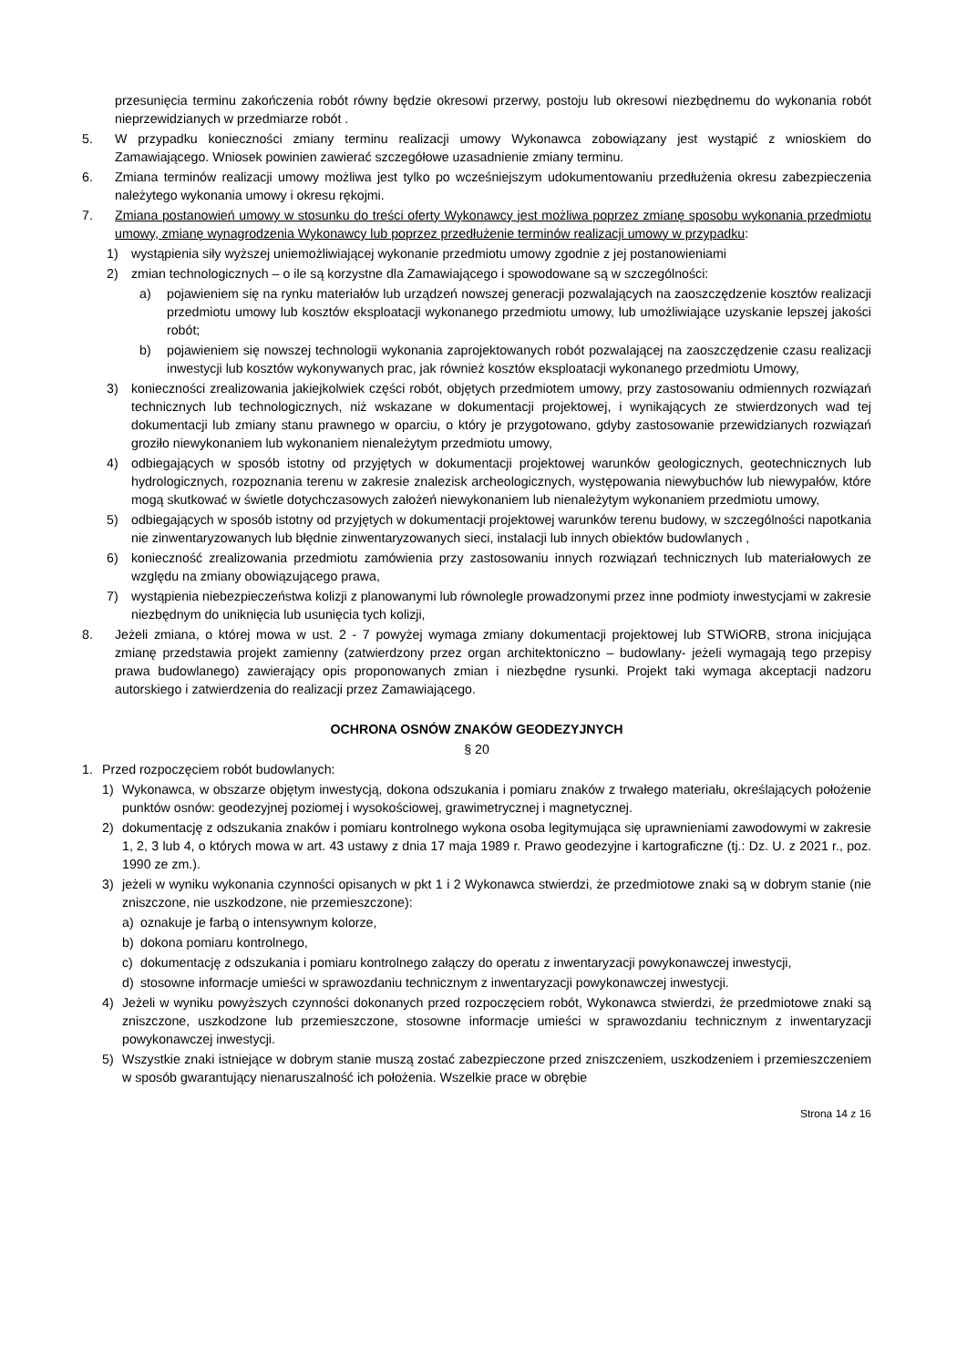przesunięcia terminu zakończenia robót równy będzie okresowi przerwy, postoju lub okresowi niezbędnemu do wykonania robót nieprzewidzianych w przedmiarze robót .
5. W przypadku konieczności zmiany terminu realizacji umowy Wykonawca zobowiązany jest wystąpić z wnioskiem do Zamawiającego. Wniosek powinien zawierać szczegółowe uzasadnienie zmiany terminu.
6. Zmiana terminów realizacji umowy możliwa jest tylko po wcześniejszym udokumentowaniu przedłużenia okresu zabezpieczenia należytego wykonania umowy i okresu rękojmi.
7. Zmiana postanowień umowy w stosunku do treści oferty Wykonawcy jest możliwa poprzez zmianę sposobu wykonania przedmiotu umowy, zmianę wynagrodzenia Wykonawcy lub poprzez przedłużenie terminów realizacji umowy w przypadku:
1) wystąpienia siły wyższej uniemożliwiającej wykonanie przedmiotu umowy zgodnie z jej postanowieniami
2) zmian technologicznych – o ile są korzystne dla Zamawiającego i spowodowane są w szczególności:
a) pojawieniem się na rynku materiałów lub urządzeń nowszej generacji pozwalających na zaoszczędzenie kosztów realizacji przedmiotu umowy lub kosztów eksploatacji wykonanego przedmiotu umowy, lub umożliwiające uzyskanie lepszej jakości robót;
b) pojawieniem się nowszej technologii wykonania zaprojektowanych robót pozwalającej na zaoszczędzenie czasu realizacji inwestycji lub kosztów wykonywanych prac, jak również kosztów eksploatacji wykonanego przedmiotu Umowy,
3) konieczności zrealizowania jakiejkolwiek części robót, objętych przedmiotem umowy, przy zastosowaniu odmiennych rozwiązań technicznych lub technologicznych, niż wskazane w dokumentacji projektowej, i wynikających ze stwierdzonych wad tej dokumentacji lub zmiany stanu prawnego w oparciu, o który je przygotowano, gdyby zastosowanie przewidzianych rozwiązań groziło niewykonaniem lub wykonaniem nienależytym przedmiotu umowy,
4) odbiegających w sposób istotny od przyjętych w dokumentacji projektowej warunków geologicznych, geotechnicznych lub hydrologicznych, rozpoznania terenu w zakresie znalezisk archeologicznych, występowania niewybuchów lub niewypałów, które mogą skutkować w świetle dotychczasowych założeń niewykonaniem lub nienależytym wykonaniem przedmiotu umowy,
5) odbiegających w sposób istotny od przyjętych w dokumentacji projektowej warunków terenu budowy, w szczególności napotkania nie zinwentaryzowanych lub błędnie zinwentaryzowanych sieci, instalacji lub innych obiektów budowlanych ,
6) konieczność zrealizowania przedmiotu zamówienia przy zastosowaniu innych rozwiązań technicznych lub materiałowych ze względu na zmiany obowiązującego prawa,
7) wystąpienia niebezpieczeństwa kolizji z planowanymi lub równolegle prowadzonymi przez inne podmioty inwestycjami w zakresie niezbędnym do uniknięcia lub usunięcia tych kolizji,
8. Jeżeli zmiana, o której mowa w ust. 2 - 7 powyżej wymaga zmiany dokumentacji projektowej lub STWiORB, strona inicjująca zmianę przedstawia projekt zamienny (zatwierdzony przez organ architektoniczno – budowlany- jeżeli wymagają tego przepisy prawa budowlanego) zawierający opis proponowanych zmian i niezbędne rysunki. Projekt taki wymaga akceptacji nadzoru autorskiego i zatwierdzenia do realizacji przez Zamawiającego.
OCHRONA OSNÓW ZNAKÓW GEODEZYJNYCH
§ 20
1. Przed rozpoczęciem robót budowlanych:
1) Wykonawca, w obszarze objętym inwestycją, dokona odszukania i pomiaru znaków z trwałego materiału, określających położenie punktów osnów: geodezyjnej poziomej i wysokościowej, grawimetrycznej i magnetycznej.
2) dokumentację z odszukania znaków i pomiaru kontrolnego wykona osoba legitymująca się uprawnieniami zawodowymi w zakresie 1, 2, 3 lub 4, o których mowa w art. 43 ustawy z dnia 17 maja 1989 r. Prawo geodezyjne i kartograficzne (tj.: Dz. U. z 2021 r., poz. 1990 ze zm.).
3) jeżeli w wyniku wykonania czynności opisanych w pkt 1 i 2 Wykonawca stwierdzi, że przedmiotowe znaki są w dobrym stanie (nie zniszczone, nie uszkodzone, nie przemieszczone):
a) oznakuje je farbą o intensywnym kolorze,
b) dokona pomiaru kontrolnego,
c) dokumentację z odszukania i pomiaru kontrolnego załączy do operatu z inwentaryzacji powykonawczej inwestycji,
d) stosowne informacje umieści w sprawozdaniu technicznym z inwentaryzacji powykonawczej inwestycji.
4) Jeżeli w wyniku powyższych czynności dokonanych przed rozpoczęciem robót, Wykonawca stwierdzi, że przedmiotowe znaki są zniszczone, uszkodzone lub przemieszczone, stosowne informacje umieści w sprawozdaniu technicznym z inwentaryzacji powykonawczej inwestycji.
5) Wszystkie znaki istniejące w dobrym stanie muszą zostać zabezpieczone przed zniszczeniem, uszkodzeniem i przemieszczeniem w sposób gwarantujący nienaruszalność ich położenia. Wszelkie prace w obrębie
Strona 14 z 16